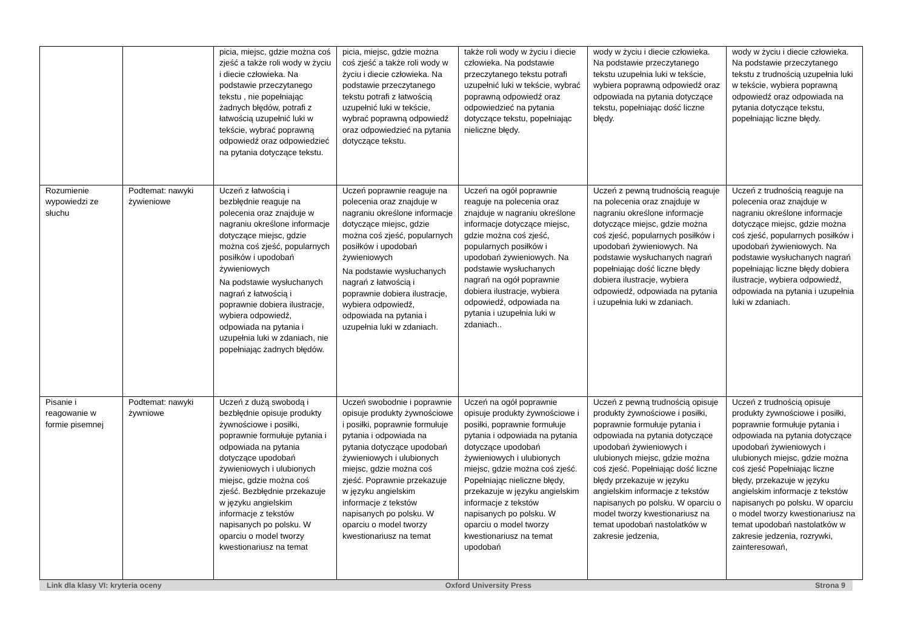| | | picia, miejsc, gdzie można coś zjeść a także roli wody w życiu i diecie człowieka. Na podstawie przeczytanego tekstu , nie popełniając żadnych błędów, potrafi z łatwością uzupełnić luki w tekście, wybrać poprawną odpowiedź oraz odpowiedzieć na pytania dotyczące tekstu. | picia, miejsc, gdzie można coś zjeść a także roli wody w życiu i diecie człowieka. Na podstawie przeczytanego tekstu potrafi z łatwością uzupełnić luki w tekście, wybrać poprawną odpowiedź oraz odpowiedzieć na pytania dotyczące tekstu. | także roli wody w życiu i diecie człowieka. Na podstawie przeczytanego tekstu potrafi uzupełnić luki w tekście, wybrać poprawną odpowiedź oraz odpowiedzieć na pytania dotyczące tekstu, popełniając nieliczne błędy. | wody w życiu i diecie człowieka. Na podstawie przeczytanego tekstu uzupełnia luki w tekście, wybiera poprawną odpowiedź oraz odpowiada na pytania dotyczące tekstu, popełniając dość liczne błędy. | wody w życiu i diecie człowieka. Na podstawie przeczytanego tekstu z trudnością uzupełnia luki w tekście, wybiera poprawną odpowiedź oraz odpowiada na pytania dotyczące tekstu, popełniając liczne błędy. |
| Rozumienie wypowiedzi ze słuchu | Podtemat: nawyki żywieniowe | Uczeń z łatwością i bezbłędnie reaguje na polecenia oraz znajduje w nagraniu określone informacje dotyczące miejsc, gdzie można coś zjeść, popularnych posiłków i upodobań żywieniowych Na podstawie wysłuchanych nagrań z łatwością i poprawnie dobiera ilustracje, wybiera odpowiedź, odpowiada na pytania i uzupełnia luki w zdaniach, nie popełniając żadnych błędów. | Uczeń poprawnie reaguje na polecenia oraz znajduje w nagraniu określone informacje dotyczące miejsc, gdzie można coś zjeść, popularnych posiłków i upodobań żywieniowych Na podstawie wysłuchanych nagrań z łatwością i poprawnie dobiera ilustracje, wybiera odpowiedź, odpowiada na pytania i uzupełnia luki w zdaniach. | Uczeń na ogół poprawnie reaguje na polecenia oraz znajduje w nagraniu określone informacje dotyczące miejsc, gdzie można coś zjeść, popularnych posiłków i upodobań żywieniowych. Na podstawie wysłuchanych nagrań na ogół poprawnie dobiera ilustracje, wybiera odpowiedź, odpowiada na pytania i uzupełnia luki w zdaniach.. | Uczeń z pewną trudnością reaguje na polecenia oraz znajduje w nagraniu określone informacje dotyczące miejsc, gdzie można coś zjeść, popularnych posiłków i upodobań żywieniowych. Na podstawie wysłuchanych nagrań popełniając dość liczne błędy dobiera ilustracje, wybiera odpowiedź, odpowiada na pytania i uzupełnia luki w zdaniach. | Uczeń z trudnością reaguje na polecenia oraz znajduje w nagraniu określone informacje dotyczące miejsc, gdzie można coś zjeść, popularnych posiłków i upodobań żywieniowych. Na podstawie wysłuchanych nagrań popełniając liczne błędy dobiera ilustracje, wybiera odpowiedź, odpowiada na pytania i uzupełnia luki w zdaniach. |
| Pisanie i reagowanie w formie pisemnej | Podtemat: nawyki żywniowe | Uczeń z dużą swobodą i bezbłędnie opisuje produkty żywnościowe i posiłki, poprawnie formułuje pytania i odpowiada na pytania dotyczące upodobań żywieniowych i ulubionych miejsc, gdzie można coś zjeść. Bezbłędnie przekazuje w języku angielskim informacje z tekstów napisanych po polsku. W oparciu o model tworzy kwestionariusz na temat | Uczeń swobodnie i poprawnie opisuje produkty żywnościowe i posiłki, poprawnie formułuje pytania i odpowiada na pytania dotyczące upodobań żywieniowych i ulubionych miejsc, gdzie można coś zjeść. Poprawnie przekazuje w języku angielskim informacje z tekstów napisanych po polsku. W oparciu o model tworzy kwestionariusz na temat | Uczeń na ogół poprawnie opisuje produkty żywnościowe i posiłki, poprawnie formułuje pytania i odpowiada na pytania dotyczące upodobań żywieniowych i ulubionych miejsc, gdzie można coś zjeść. Popełniając nieliczne błędy, przekazuje w języku angielskim informacje z tekstów napisanych po polsku. W oparciu o model tworzy kwestionariusz na temat upodobań | Uczeń z pewną trudnością opisuje produkty żywnościowe i posiłki, poprawnie formułuje pytania i odpowiada na pytania dotyczące upodobań żywieniowych i ulubionych miejsc, gdzie można coś zjeść. Popełniając dość liczne błędy przekazuje w języku angielskim informacje z tekstów napisanych po polsku. W oparciu o model tworzy kwestionariusz na temat upodobań nastolatków w zakresie jedzenia, | Uczeń z trudnością opisuje produkty żywnościowe i posiłki, poprawnie formułuje pytania i odpowiada na pytania dotyczące upodobań żywieniowych i ulubionych miejsc, gdzie można coś zjeść Popełniając liczne błędy, przekazuje w języku angielskim informacje z tekstów napisanych po polsku. W oparciu o model tworzy kwestionariusz na temat upodobań nastolatków w zakresie jedzenia, rozrywki, zainteresowań, |
Link dla klasy VI: kryteria oceny Oxford University Press Strona 9